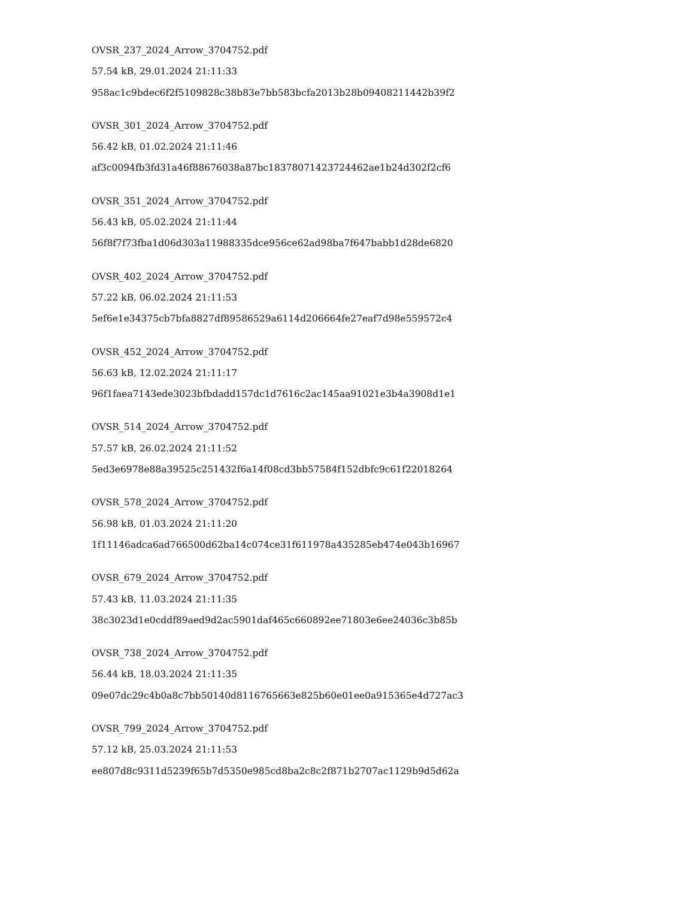OVSR_237_2024_Arrow_3704752.pdf
57.54 kB, 29.01.2024 21:11:33
958ac1c9bdec6f2f5109828c38b83e7bb583bcfa2013b28b09408211442b39f2
OVSR_301_2024_Arrow_3704752.pdf
56.42 kB, 01.02.2024 21:11:46
af3c0094fb3fd31a46f88676038a87bc18378071423724462ae1b24d302f2cf6
OVSR_351_2024_Arrow_3704752.pdf
56.43 kB, 05.02.2024 21:11:44
56f8f7f73fba1d06d303a11988335dce956ce62ad98ba7f647babb1d28de6820
OVSR_402_2024_Arrow_3704752.pdf
57.22 kB, 06.02.2024 21:11:53
5ef6e1e34375cb7bfa8827df89586529a6114d206664fe27eaf7d98e559572c4
OVSR_452_2024_Arrow_3704752.pdf
56.63 kB, 12.02.2024 21:11:17
96f1faea7143ede3023bfbdadd157dc1d7616c2ac145aa91021e3b4a3908d1e1
OVSR_514_2024_Arrow_3704752.pdf
57.57 kB, 26.02.2024 21:11:52
5ed3e6978e88a39525c251432f6a14f08cd3bb57584f152dbfc9c61f22018264
OVSR_578_2024_Arrow_3704752.pdf
56.98 kB, 01.03.2024 21:11:20
1f11146adca6ad766500d62ba14c074ce31f611978a435285eb474e043b16967
OVSR_679_2024_Arrow_3704752.pdf
57.43 kB, 11.03.2024 21:11:35
38c3023d1e0cddf89aed9d2ac5901daf465c660892ee71803e6ee24036c3b85b
OVSR_738_2024_Arrow_3704752.pdf
56.44 kB, 18.03.2024 21:11:35
09e07dc29c4b0a8c7bb50140d8116765663e825b60e01ee0a915365e4d727ac3
OVSR_799_2024_Arrow_3704752.pdf
57.12 kB, 25.03.2024 21:11:53
ee807d8c9311d5239f65b7d5350e985cd8ba2c8c2f871b2707ac1129b9d5d62a